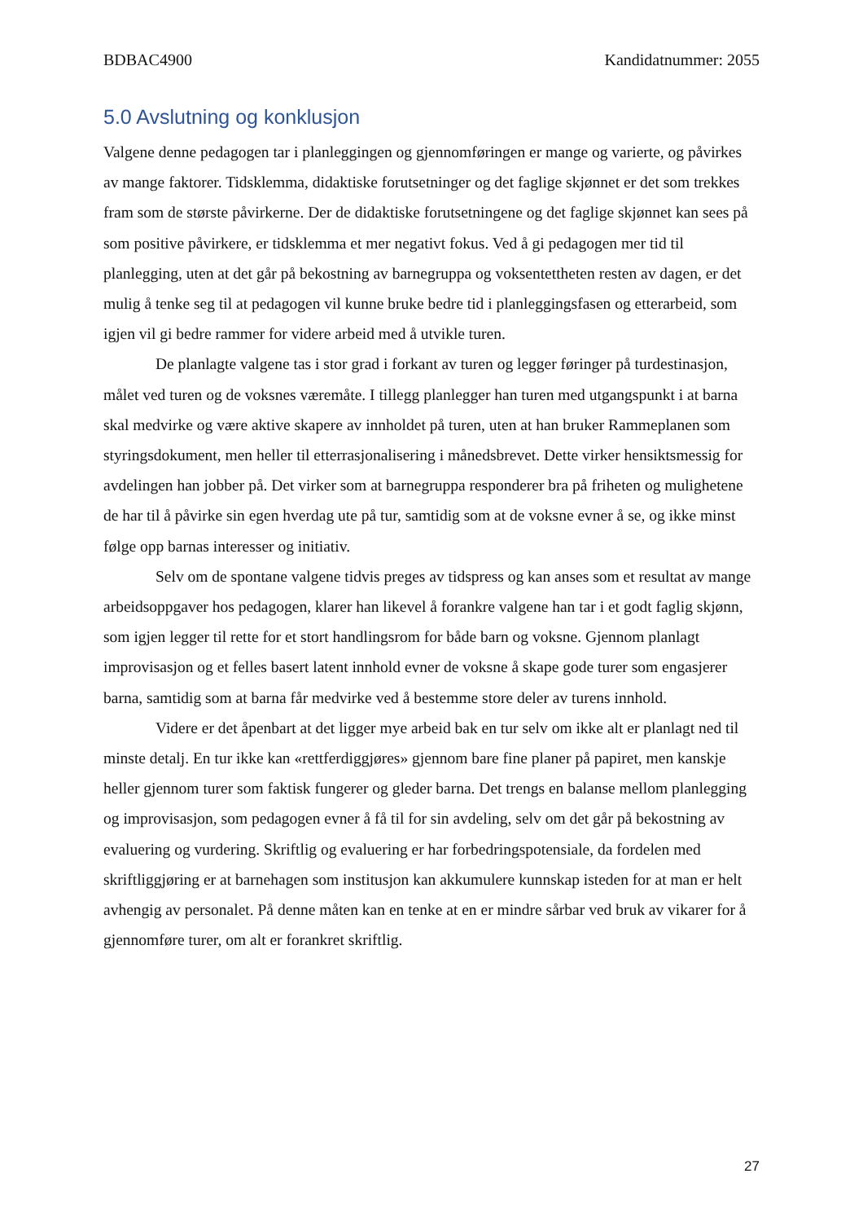BDBAC4900 Kandidatnummer: 2055
5.0 Avslutning og konklusjon
Valgene denne pedagogen tar i planleggingen og gjennomføringen er mange og varierte, og påvirkes av mange faktorer. Tidsklemma, didaktiske forutsetninger og det faglige skjønnet er det som trekkes fram som de største påvirkerne. Der de didaktiske forutsetningene og det faglige skjønnet kan sees på som positive påvirkere, er tidsklemma et mer negativt fokus. Ved å gi pedagogen mer tid til planlegging, uten at det går på bekostning av barnegruppa og voksentettheten resten av dagen, er det mulig å tenke seg til at pedagogen vil kunne bruke bedre tid i planleggingsfasen og etterarbeid, som igjen vil gi bedre rammer for videre arbeid med å utvikle turen.
De planlagte valgene tas i stor grad i forkant av turen og legger føringer på turdestinasjon, målet ved turen og de voksnes væremåte. I tillegg planlegger han turen med utgangspunkt i at barna skal medvirke og være aktive skapere av innholdet på turen, uten at han bruker Rammeplanen som styringsdokument, men heller til etterrasjonalisering i månedsbrevet. Dette virker hensiktsmessig for avdelingen han jobber på. Det virker som at barnegruppa responderer bra på friheten og mulighetene de har til å påvirke sin egen hverdag ute på tur, samtidig som at de voksne evner å se, og ikke minst følge opp barnas interesser og initiativ.
Selv om de spontane valgene tidvis preges av tidspress og kan anses som et resultat av mange arbeidsoppgaver hos pedagogen, klarer han likevel å forankre valgene han tar i et godt faglig skjønn, som igjen legger til rette for et stort handlingsrom for både barn og voksne. Gjennom planlagt improvisasjon og et felles basert latent innhold evner de voksne å skape gode turer som engasjerer barna, samtidig som at barna får medvirke ved å bestemme store deler av turens innhold.
Videre er det åpenbart at det ligger mye arbeid bak en tur selv om ikke alt er planlagt ned til minste detalj. En tur ikke kan «rettferdiggjøres» gjennom bare fine planer på papiret, men kanskje heller gjennom turer som faktisk fungerer og gleder barna. Det trengs en balanse mellom planlegging og improvisasjon, som pedagogen evner å få til for sin avdeling, selv om det går på bekostning av evaluering og vurdering. Skriftlig og evaluering er har forbedringspotensiale, da fordelen med skriftliggjøring er at barnehagen som institusjon kan akkumulere kunnskap isteden for at man er helt avhengig av personalet. På denne måten kan en tenke at en er mindre sårbar ved bruk av vikarer for å gjennomføre turer, om alt er forankret skriftlig.
27